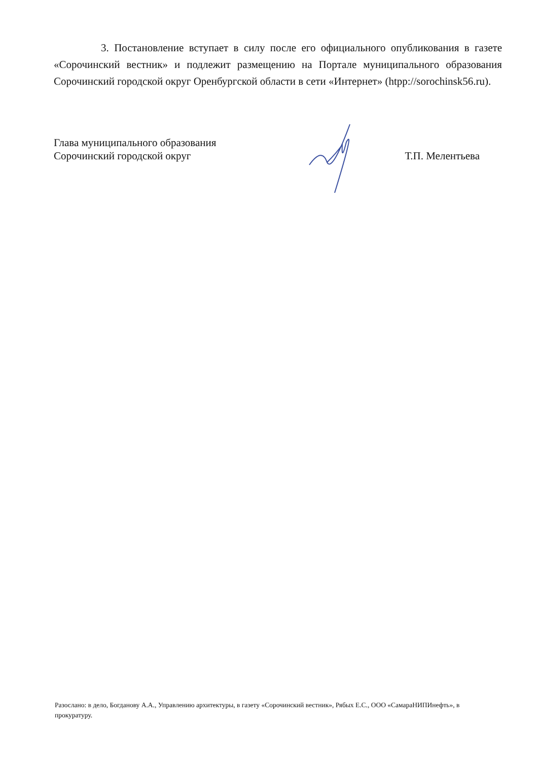3. Постановление вступает в силу после его официального опубликования в газете «Сорочинский вестник» и подлежит размещению на Портале муниципального образования Сорочинский городской округ Оренбургской области в сети «Интернет» (htpp://sorochinsk56.ru).
Глава муниципального образования
Сорочинский городской округ
Т.П. Мелентьева
Разослано: в дело, Богданову А.А., Управлению архитектуры, в газету «Сорочинский вестник», Рябых Е.С., ООО «СамараНИПИнефть», в прокуратуру.